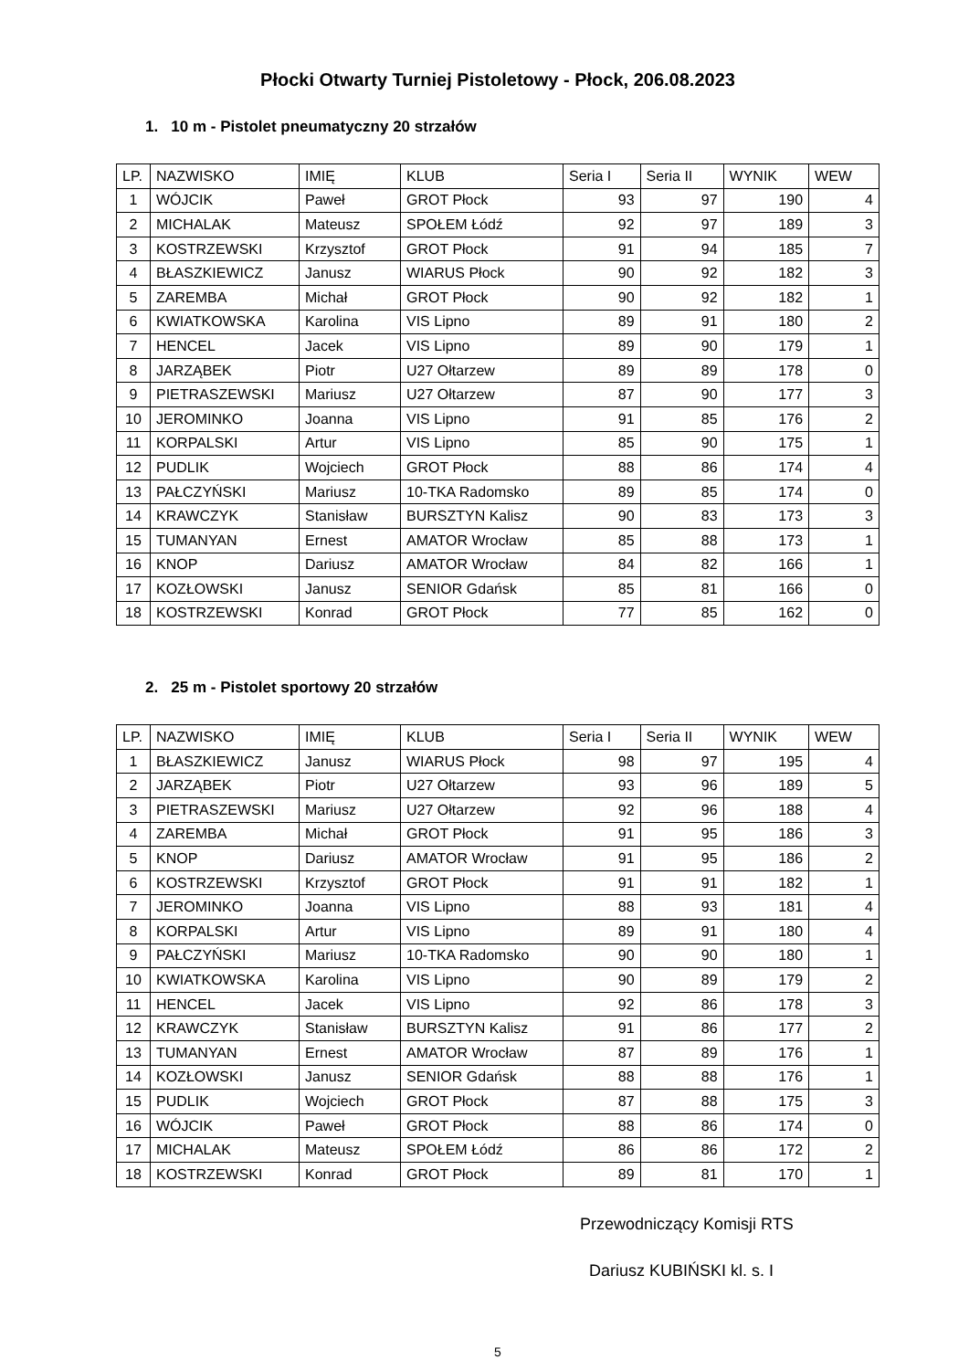Płocki Otwarty Turniej Pistoletowy - Płock, 206.08.2023
1. 10 m - Pistolet pneumatyczny 20 strzałów
| LP. | NAZWISKO | IMIĘ | KLUB | Seria I | Seria II | WYNIK | WEW |
| --- | --- | --- | --- | --- | --- | --- | --- |
| 1 | WÓJCIK | Paweł | GROT Płock | 93 | 97 | 190 | 4 |
| 2 | MICHALAK | Mateusz | SPOŁEM Łódź | 92 | 97 | 189 | 3 |
| 3 | KOSTRZEWSKI | Krzysztof | GROT Płock | 91 | 94 | 185 | 7 |
| 4 | BŁASZKIEWICZ | Janusz | WIARUS Płock | 90 | 92 | 182 | 3 |
| 5 | ZAREMBA | Michał | GROT Płock | 90 | 92 | 182 | 1 |
| 6 | KWIATKOWSKA | Karolina | VIS Lipno | 89 | 91 | 180 | 2 |
| 7 | HENCEL | Jacek | VIS Lipno | 89 | 90 | 179 | 1 |
| 8 | JARZĄBEK | Piotr | U27 Ołtarzew | 89 | 89 | 178 | 0 |
| 9 | PIETRASZEWSKI | Mariusz | U27 Ołtarzew | 87 | 90 | 177 | 3 |
| 10 | JEROMINKO | Joanna | VIS Lipno | 91 | 85 | 176 | 2 |
| 11 | KORPALSKI | Artur | VIS Lipno | 85 | 90 | 175 | 1 |
| 12 | PUDLIK | Wojciech | GROT Płock | 88 | 86 | 174 | 4 |
| 13 | PAŁCZYŃSKI | Mariusz | 10-TKA Radomsko | 89 | 85 | 174 | 0 |
| 14 | KRAWCZYK | Stanisław | BURSZTYN Kalisz | 90 | 83 | 173 | 3 |
| 15 | TUMANYAN | Ernest | AMATOR Wrocław | 85 | 88 | 173 | 1 |
| 16 | KNOP | Dariusz | AMATOR Wrocław | 84 | 82 | 166 | 1 |
| 17 | KOZŁOWSKI | Janusz | SENIOR Gdańsk | 85 | 81 | 166 | 0 |
| 18 | KOSTRZEWSKI | Konrad | GROT Płock | 77 | 85 | 162 | 0 |
2. 25 m - Pistolet sportowy 20 strzałów
| LP. | NAZWISKO | IMIĘ | KLUB | Seria I | Seria II | WYNIK | WEW |
| --- | --- | --- | --- | --- | --- | --- | --- |
| 1 | BŁASZKIEWICZ | Janusz | WIARUS Płock | 98 | 97 | 195 | 4 |
| 2 | JARZĄBEK | Piotr | U27 Ołtarzew | 93 | 96 | 189 | 5 |
| 3 | PIETRASZEWSKI | Mariusz | U27 Ołtarzew | 92 | 96 | 188 | 4 |
| 4 | ZAREMBA | Michał | GROT Płock | 91 | 95 | 186 | 3 |
| 5 | KNOP | Dariusz | AMATOR Wrocław | 91 | 95 | 186 | 2 |
| 6 | KOSTRZEWSKI | Krzysztof | GROT Płock | 91 | 91 | 182 | 1 |
| 7 | JEROMINKO | Joanna | VIS Lipno | 88 | 93 | 181 | 4 |
| 8 | KORPALSKI | Artur | VIS Lipno | 89 | 91 | 180 | 4 |
| 9 | PAŁCZYŃSKI | Mariusz | 10-TKA Radomsko | 90 | 90 | 180 | 1 |
| 10 | KWIATKOWSKA | Karolina | VIS Lipno | 90 | 89 | 179 | 2 |
| 11 | HENCEL | Jacek | VIS Lipno | 92 | 86 | 178 | 3 |
| 12 | KRAWCZYK | Stanisław | BURSZTYN Kalisz | 91 | 86 | 177 | 2 |
| 13 | TUMANYAN | Ernest | AMATOR Wrocław | 87 | 89 | 176 | 1 |
| 14 | KOZŁOWSKI | Janusz | SENIOR Gdańsk | 88 | 88 | 176 | 1 |
| 15 | PUDLIK | Wojciech | GROT Płock | 87 | 88 | 175 | 3 |
| 16 | WÓJCIK | Paweł | GROT Płock | 88 | 86 | 174 | 0 |
| 17 | MICHALAK | Mateusz | SPOŁEM Łódź | 86 | 86 | 172 | 2 |
| 18 | KOSTRZEWSKI | Konrad | GROT Płock | 89 | 81 | 170 | 1 |
Przewodniczący Komisji RTS
Dariusz KUBIŃSKI kl. s. I
5